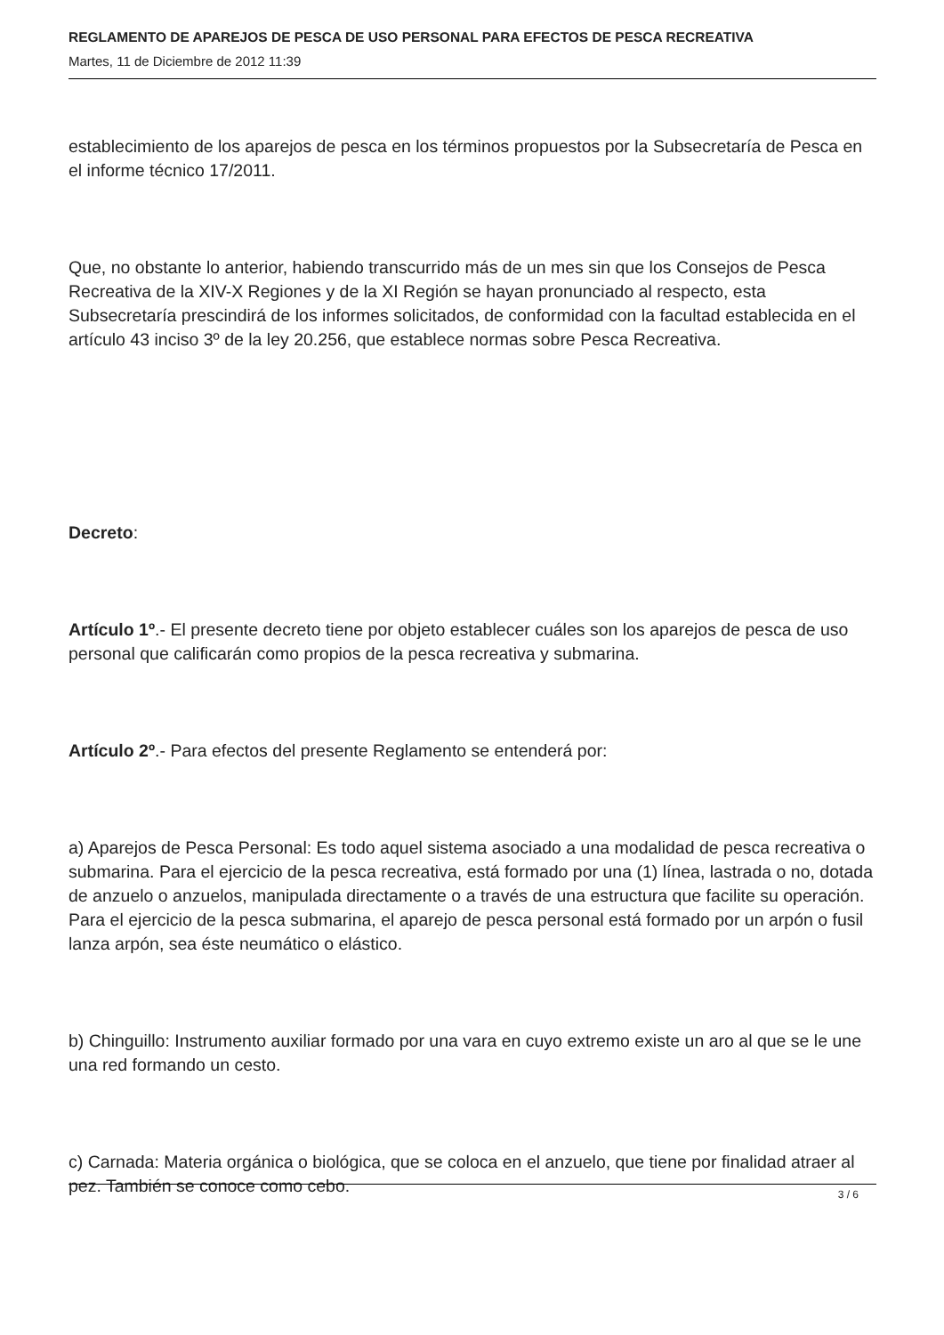REGLAMENTO DE APAREJOS DE PESCA DE USO PERSONAL PARA EFECTOS DE PESCA RECREATIVA
Martes, 11 de Diciembre de 2012 11:39
establecimiento de los aparejos de pesca en los términos propuestos por la Subsecretaría de Pesca en el informe técnico 17/2011.
Que, no obstante lo anterior, habiendo transcurrido más de un mes sin que los Consejos de Pesca Recreativa de la XIV-X Regiones y de la XI Región se hayan pronunciado al respecto, esta Subsecretaría prescindirá de los informes solicitados, de conformidad con la facultad establecida en el artículo 43 inciso 3º de la ley 20.256, que establece normas sobre Pesca Recreativa.
Decreto:
Artículo 1º.- El presente decreto tiene por objeto establecer cuáles son los aparejos de pesca de uso personal que calificarán como propios de la pesca recreativa y submarina.
Artículo 2º.- Para efectos del presente Reglamento se entenderá por:
a) Aparejos de Pesca Personal: Es todo aquel sistema asociado a una modalidad de pesca recreativa o submarina. Para el ejercicio de la pesca recreativa, está formado por una (1) línea, lastrada o no, dotada de anzuelo o anzuelos, manipulada directamente o a través de una estructura que facilite su operación. Para el ejercicio de la pesca submarina, el aparejo de pesca personal está formado por un arpón o fusil lanza arpón, sea éste neumático o elástico.
b) Chinguillo: Instrumento auxiliar formado por una vara en cuyo extremo existe un aro al que se le une una red formando un cesto.
c) Carnada: Materia orgánica o biológica, que se coloca en el anzuelo, que tiene por finalidad atraer al pez. También se conoce como cebo.
3 / 6